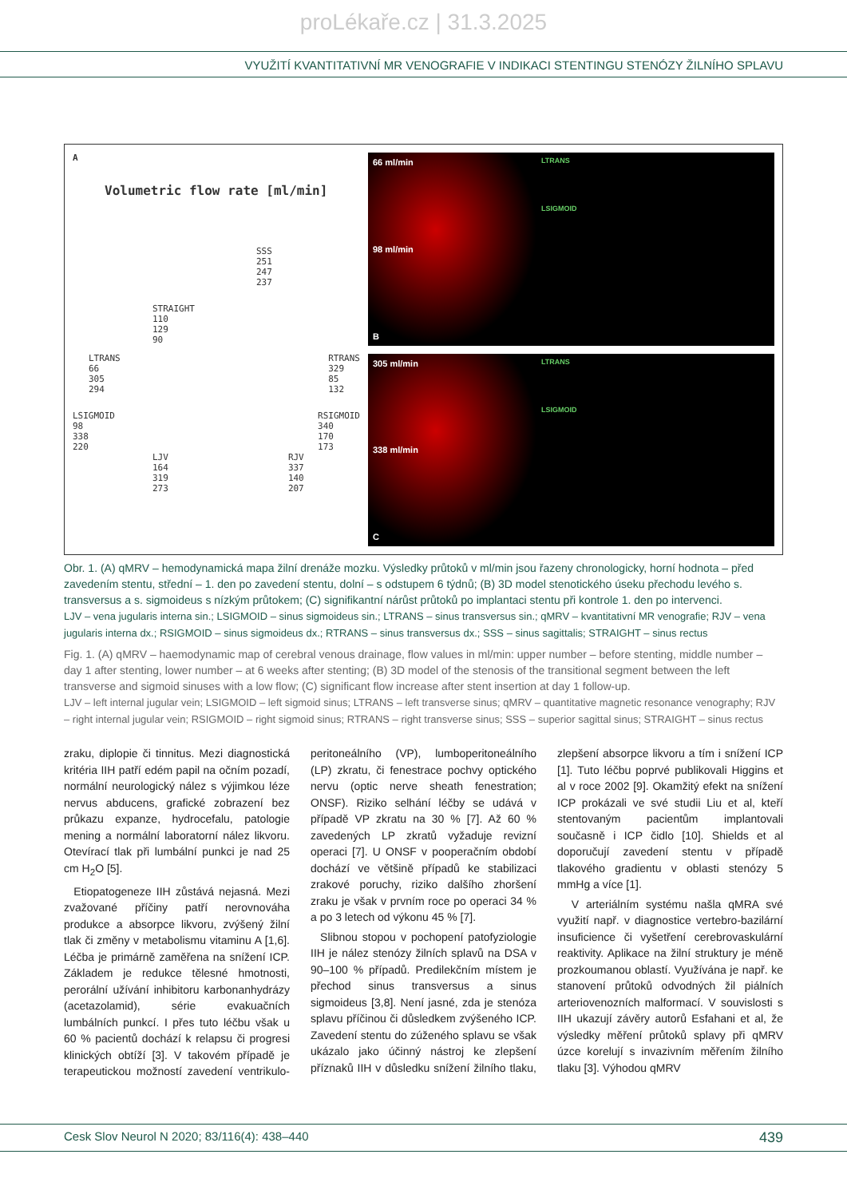proLékaře.cz | 31.3.2025
VYUŽITÍ KVANTITATIVNÍ MR VENOGRAFIE V INDIKACI STENTINGU STENÓZY ŽILNÍHO SPLAVU
A
Volumetric flow rate [ml/min]
SSS
251
247
237
STRAIGHT
110
129
90
LTRANS
66
305
294
RTRANS
329
85
132
LSIGMOID
98
338
220
RSIGMOID
340
170
173
LJV
164
319
273
RJV
337
140
207
66 ml/min
98 ml/min
B
LTRANS
LSIGMOID
305 ml/min
338 ml/min
C
LTRANS
LSIGMOID
Obr. 1. (A) qMRV – hemodynamická mapa žilní drenáže mozku. Výsledky průtoků v ml/min jsou řazeny chronologicky, horní hodnota – před zavedením stentu, střední – 1. den po zavedení stentu, dolní – s odstupem 6 týdnů; (B) 3D model stenotického úseku přechodu levého s. transversus a s. sigmoideus s nízkým průtokem; (C) signifikantní nárůst průtoků po implantaci stentu při kontrole 1. den po intervenci.
LJV – vena jugularis interna sin.; LSIGMOID – sinus sigmoideus sin.; LTRANS – sinus transversus sin.; qMRV – kvantitativní MR venografie; RJV – vena jugularis interna dx.; RSIGMOID – sinus sigmoideus dx.; RTRANS – sinus transversus dx.; SSS – sinus sagittalis; STRAIGHT – sinus rectus
Fig. 1. (A) qMRV – haemodynamic map of cerebral venous drainage, flow values in ml/min: upper number – before stenting, middle number – day 1 after stenting, lower number – at 6 weeks after stenting; (B) 3D model of the stenosis of the transitional segment between the left transverse and sigmoid sinuses with a low flow; (C) significant flow increase after stent insertion at day 1 follow-up.
LJV – left internal jugular vein; LSIGMOID – left sigmoid sinus; LTRANS – left transverse sinus; qMRV – quantitative magnetic resonance venography; RJV – right internal jugular vein; RSIGMOID – right sigmoid sinus; RTRANS – right transverse sinus; SSS – superior sagittal sinus; STRAIGHT – sinus rectus
zraku, diplopie či tinnitus. Mezi diagnostická kritéria IIH patří edém papil na očním pozadí, normální neurologický nález s výjimkou léze nervus abducens, grafické zobrazení bez průkazu expanze, hydrocefalu, patologie mening a normální laboratorní nález likvoru. Otevírací tlak při lumbální punkci je nad 25 cm H<sub>2</sub>O [5].
Etiopatogeneze IIH zůstává nejasná. Mezi zvažované příčiny patří nerovnováha produkce a absorpce likvoru, zvýšený žilní tlak či změny v metabolismu vitaminu A [1,6]. Léčba je primárně zaměřena na snížení ICP. Základem je redukce tělesné hmotnosti, perorální užívání inhibitoru karbonanhydrázy (acetazolamid), série evakuačních lumbálních punkcí. I přes tuto léčbu však u 60 % pacientů dochází k relapsu či progresi klinických obtíží [3]. V takovém případě je terapeutickou možností zavedení ventrikulo-peritoneálního (VP), lumboperitoneálního (LP) zkratu, či fenestrace pochvy optického nervu (optic nerve sheath fenestration; ONSF). Riziko selhání léčby se udává v případě VP zkratu na 30 % [7]. Až 60 % zavedených LP zkratů vyžaduje revizní operaci [7]. U ONSF v pooperačním období dochází ve většině případů ke stabilizaci zrakové poruchy, riziko dalšího zhoršení zraku je však v prvním roce po operaci 34 % a po 3 letech od výkonu 45 % [7].
Slibnou stopou v pochopení patofyziologie IIH je nález stenózy žilních splavů na DSA v 90–100 % případů. Predilekčním místem je přechod sinus transversus a sinus sigmoideus [3,8]. Není jasné, zda je stenóza splavu příčinou či důsledkem zvýšeného ICP. Zavedení stentu do zúženého splavu se však ukázalo jako účinný nástroj ke zlepšení příznaků IIH v důsledku snížení žilního tlaku, zlepšení absorpce likvoru a tím i snížení ICP [1]. Tuto léčbu poprvé publikovali Higgins et al v roce 2002 [9]. Okamžitý efekt na snížení ICP prokázali ve své studii Liu et al, kteří stentovaným pacientům implantovali současně i ICP čidlo [10]. Shields et al doporučují zavedení stentu v případě tlakového gradientu v oblasti stenózy 5 mmHg a více [1].
V arteriálním systému našla qMRA své využití např. v diagnostice vertebro-bazilární insuficience či vyšetření cerebrovaskulární reaktivity. Aplikace na žilní struktury je méně prozkoumanou oblastí. Využívána je např. ke stanovení průtoků odvodných žil piálních arteriovenozních malformací. V souvislosti s IIH ukazují závěry autorů Esfahani et al, že výsledky měření průtoků splavy při qMRV úzce korelují s invazivním měřením žilního tlaku [3]. Výhodou qMRV
Cesk Slov Neurol N 2020; 83/116(4): 438–440 439